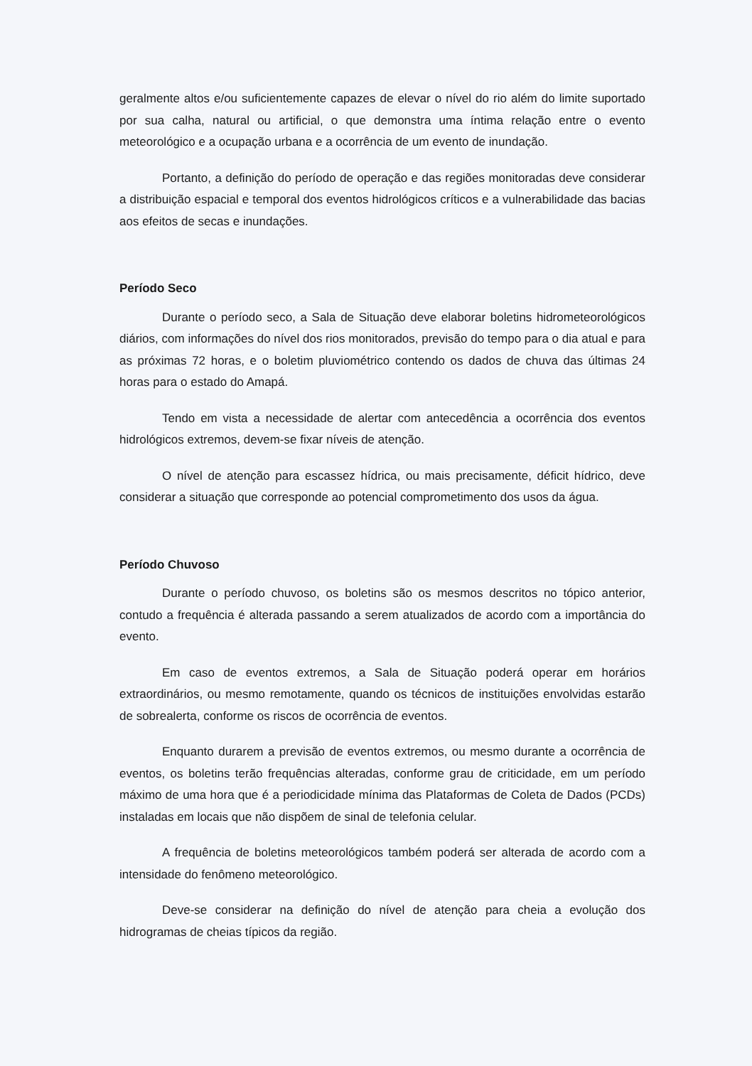geralmente altos e/ou suficientemente capazes de elevar o nível do rio além do limite suportado por sua calha, natural ou artificial, o que demonstra uma íntima relação entre o evento meteorológico e a ocupação urbana e a ocorrência de um evento de inundação.
Portanto, a definição do período de operação e das regiões monitoradas deve considerar a distribuição espacial e temporal dos eventos hidrológicos críticos e a vulnerabilidade das bacias aos efeitos de secas e inundações.
Período Seco
Durante o período seco, a Sala de Situação deve elaborar boletins hidrometeorológicos diários, com informações do nível dos rios monitorados, previsão do tempo para o dia atual e para as próximas 72 horas, e o boletim pluviométrico contendo os dados de chuva das últimas 24 horas para o estado do Amapá.
Tendo em vista a necessidade de alertar com antecedência a ocorrência dos eventos hidrológicos extremos, devem-se fixar níveis de atenção.
O nível de atenção para escassez hídrica, ou mais precisamente, déficit hídrico, deve considerar a situação que corresponde ao potencial comprometimento dos usos da água.
Período Chuvoso
Durante o período chuvoso, os boletins são os mesmos descritos no tópico anterior, contudo a frequência é alterada passando a serem atualizados de acordo com a importância do evento.
Em caso de eventos extremos, a Sala de Situação poderá operar em horários extraordinários, ou mesmo remotamente, quando os técnicos de instituições envolvidas estarão de sobrealerta, conforme os riscos de ocorrência de eventos.
Enquanto durarem a previsão de eventos extremos, ou mesmo durante a ocorrência de eventos, os boletins terão frequências alteradas, conforme grau de criticidade, em um período máximo de uma hora que é a periodicidade mínima das Plataformas de Coleta de Dados (PCDs) instaladas em locais que não dispõem de sinal de telefonia celular.
A frequência de boletins meteorológicos também poderá ser alterada de acordo com a intensidade do fenômeno meteorológico.
Deve-se considerar na definição do nível de atenção para cheia a evolução dos hidrogramas de cheias típicos da região.